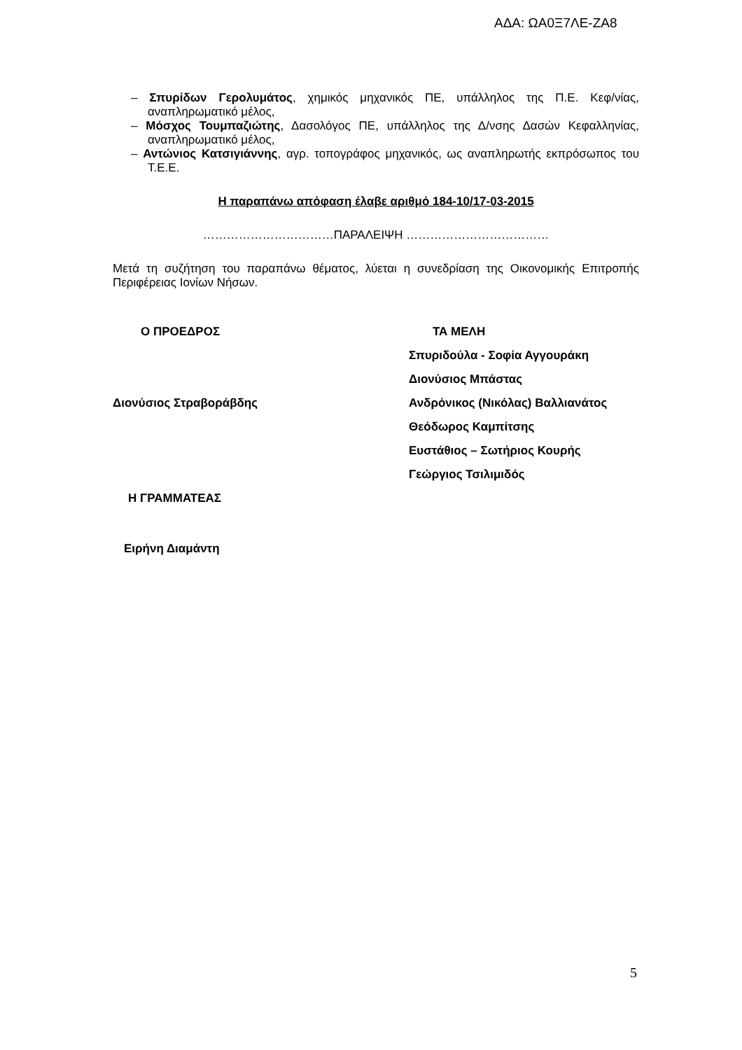ΑΔΑ: ΩΑ0Ξ7ΛΕ-ΖΑ8
– Σπυρίδων Γερολυμάτος, χημικός μηχανικός ΠΕ, υπάλληλος της Π.Ε. Κεφ/νίας, αναπληρωματικό μέλος,
– Μόσχος Τουμπαζιώτης, Δασολόγος ΠΕ, υπάλληλος της Δ/νσης Δασών Κεφαλληνίας, αναπληρωματικό μέλος,
– Αντώνιος Κατσιγιάννης, αγρ. τοπογράφος μηχανικός, ως αναπληρωτής εκπρόσωπος του Τ.Ε.Ε.
Η παραπάνω απόφαση έλαβε αριθμό 184-10/17-03-2015
……………………………ΠΑΡΑΛΕΙΨΗ ………………………………
Μετά τη συζήτηση του παραπάνω θέματος, λύεται η συνεδρίαση της Οικονομικής Επιτροπής Περιφέρειας Ιονίων Νήσων.
Ο ΠΡΟΕΔΡΟΣ
Διονύσιος Στραβοράβδης
Η ΓΡΑΜΜΑΤΕΑΣ
Ειρήνη Διαμάντη
ΤΑ ΜΕΛΗ
Σπυριδούλα - Σοφία Αγγουράκη
Διονύσιος Μπάστας
Ανδρόνικος (Νικόλας) Βαλλιανάτος
Θεόδωρος Καμπίτσης
Ευστάθιος – Σωτήριος Κουρής
Γεώργιος Τσιλιμιδός
5